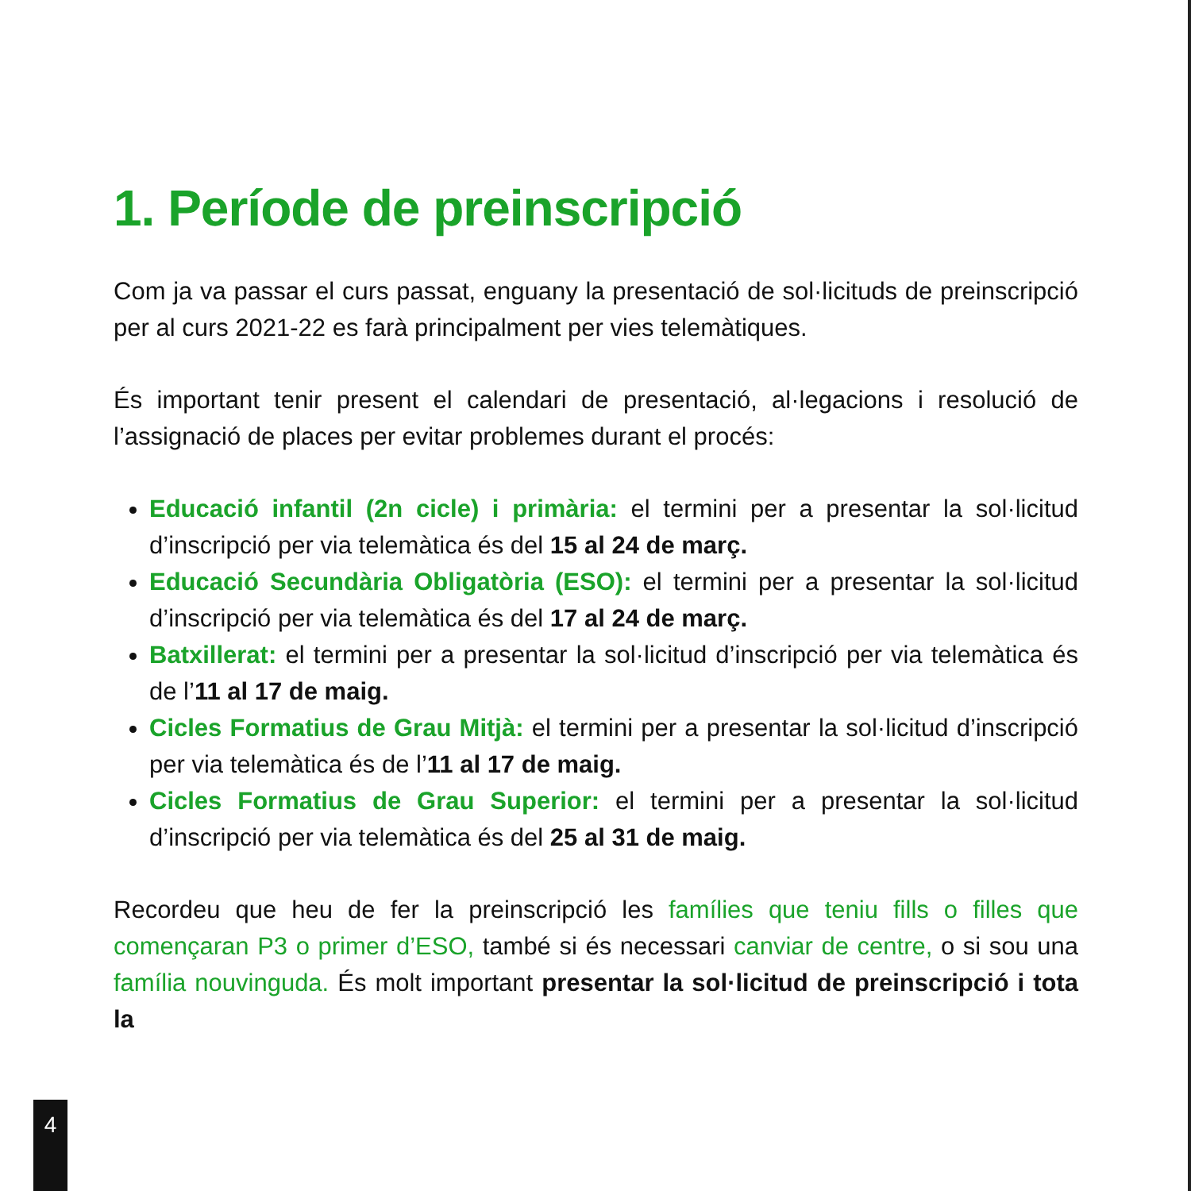1. Període de preinscripció
Com ja va passar el curs passat, enguany la presentació de sol·licituds de preinscripció per al curs 2021-22 es farà principalment per vies telemàtiques.
És important tenir present el calendari de presentació, al·legacions i resolució de l’assignació de places per evitar problemes durant el procés:
Educació infantil (2n cicle) i primària: el termini per a presentar la sol·licitud d’inscripció per via telemàtica és del 15 al 24 de març.
Educació Secundària Obligatòria (ESO): el termini per a presentar la sol·licitud d’inscripció per via telemàtica és del 17 al 24 de març.
Batxillerat: el termini per a presentar la sol·licitud d’inscripció per via telemàtica és de l’11 al 17 de maig.
Cicles Formatius de Grau Mitjà: el termini per a presentar la sol·licitud d’inscripció per via telemàtica és de l’11 al 17 de maig.
Cicles Formatius de Grau Superior: el termini per a presentar la sol·licitud d’inscripció per via telemàtica és del 25 al 31 de maig.
Recordeu que heu de fer la preinscripció les famílies que teniu fills o filles que començaran P3 o primer d’ESO, també si és necessari canviar de centre, o si sou una família nouvinguda. És molt important presentar la sol·licitud de preinscripció i tota la
4